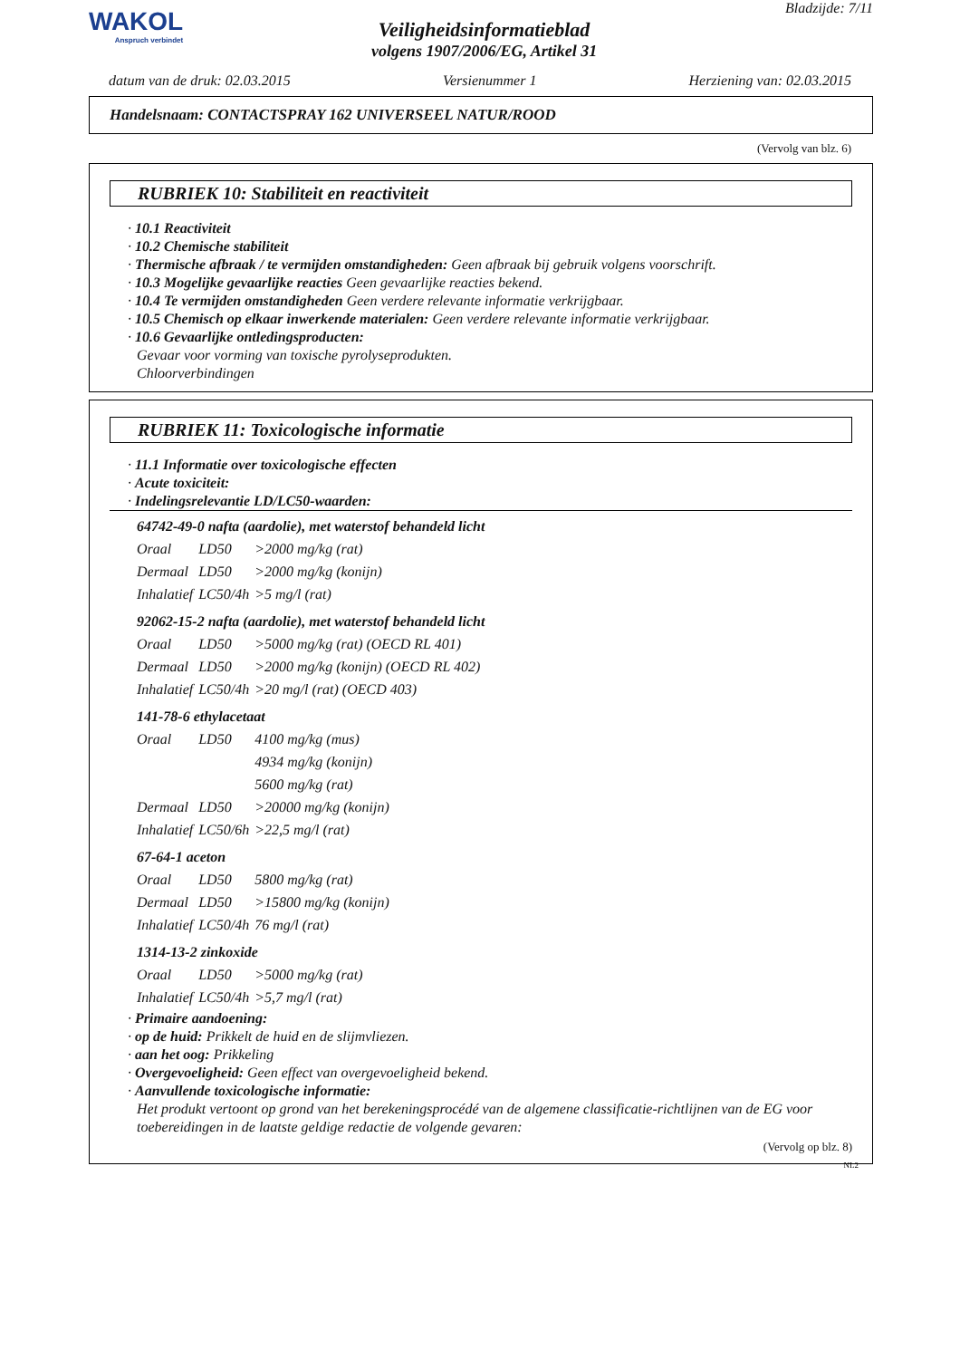WAKOL
Anspruch verbindet
Veiligheidsinformatieblad
volgens 1907/2006/EG, Artikel 31
Bladzijde: 7/11
datum van de druk: 02.03.2015 Versienummer 1 Herziening van: 02.03.2015
Handelsnaam: CONTACTSPRAY 162 UNIVERSEEL NATUR/ROOD
(Vervolg van blz. 6)
RUBRIEK 10: Stabiliteit en reactiviteit
· 10.1 Reactiviteit
· 10.2 Chemische stabiliteit
· Thermische afbraak / te vermijden omstandigheden: Geen afbraak bij gebruik volgens voorschrift.
· 10.3 Mogelijke gevaarlijke reacties Geen gevaarlijke reacties bekend.
· 10.4 Te vermijden omstandigheden Geen verdere relevante informatie verkrijgbaar.
· 10.5 Chemisch op elkaar inwerkende materialen: Geen verdere relevante informatie verkrijgbaar.
· 10.6 Gevaarlijke ontledingsproducten:
Gevaar voor vorming van toxische pyrolyseprodukten.
Chloorverbindingen
RUBRIEK 11: Toxicologische informatie
· 11.1 Informatie over toxicologische effecten
· Acute toxiciteit:
· Indelingsrelevantie LD/LC50-waarden:
64742-49-0 nafta (aardolie), met waterstof behandeld licht
| Oraal | LD50 | >2000 mg/kg (rat) |
| Dermaal | LD50 | >2000 mg/kg (konijn) |
| Inhalatief | LC50/4h | >5 mg/l (rat) |
92062-15-2 nafta (aardolie), met waterstof behandeld licht
| Oraal | LD50 | >5000 mg/kg (rat) (OECD RL 401) |
| Dermaal | LD50 | >2000 mg/kg (konijn) (OECD RL 402) |
| Inhalatief | LC50/4h | >20 mg/l (rat) (OECD 403) |
141-78-6 ethylacetaat
| Oraal | LD50 | 4100 mg/kg (mus) |
| | | 4934 mg/kg (konijn) |
| | | 5600 mg/kg (rat) |
| Dermaal | LD50 | >20000 mg/kg (konijn) |
| Inhalatief | LC50/6h | >22,5 mg/l (rat) |
67-64-1 aceton
| Oraal | LD50 | 5800 mg/kg (rat) |
| Dermaal | LD50 | >15800 mg/kg (konijn) |
| Inhalatief | LC50/4h | 76 mg/l (rat) |
1314-13-2 zinkoxide
| Oraal | LD50 | >5000 mg/kg (rat) |
| Inhalatief | LC50/4h | >5,7 mg/l (rat) |
· Primaire aandoening:
· op de huid: Prikkelt de huid en de slijmvliezen.
· aan het oog: Prikkeling
· Overgevoeligheid: Geen effect van overgevoeligheid bekend.
· Aanvullende toxicologische informatie:
Het produkt vertoont op grond van het berekeningsprocédé van de algemene classificatie-richtlijnen van de EG voor toebereidingen in de laatste geldige redactie de volgende gevaren:
(Vervolg op blz. 8)
NL2